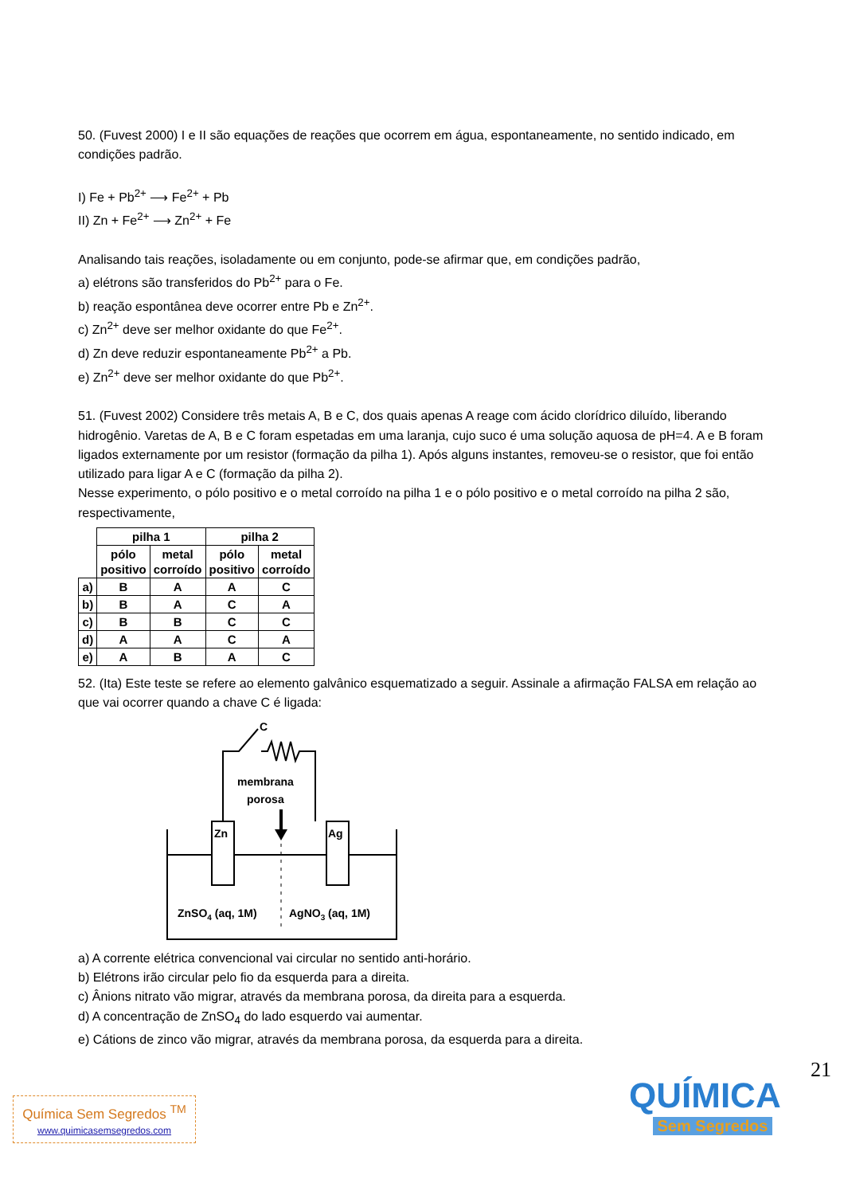50. (Fuvest 2000) I e II são equações de reações que ocorrem em água, espontaneamente, no sentido indicado, em condições padrão.
I) Fe + Pb<sup>2+</sup> ⟶ Fe<sup>2+</sup> + Pb
II) Zn + Fe<sup>2+</sup> ⟶ Zn<sup>2+</sup> + Fe
Analisando tais reações, isoladamente ou em conjunto, pode-se afirmar que, em condições padrão,
a) elétrons são transferidos do Pb<sup>2+</sup> para o Fe.
b) reação espontânea deve ocorrer entre Pb e Zn<sup>2+</sup>.
c) Zn<sup>2+</sup> deve ser melhor oxidante do que Fe<sup>2+</sup>.
d) Zn deve reduzir espontaneamente Pb<sup>2+</sup> a Pb.
e) Zn<sup>2+</sup> deve ser melhor oxidante do que Pb<sup>2+</sup>.
51. (Fuvest 2002) Considere três metais A, B e C, dos quais apenas A reage com ácido clorídrico diluído, liberando hidrogênio. Varetas de A, B e C foram espetadas em uma laranja, cujo suco é uma solução aquosa de pH=4. A e B foram ligados externamente por um resistor (formação da pilha 1). Após alguns instantes, removeu-se o resistor, que foi então utilizado para ligar A e C (formação da pilha 2).
Nesse experimento, o pólo positivo e o metal corroído na pilha 1 e o pólo positivo e o metal corroído na pilha 2 são, respectivamente,
| | pilha 1 | | pilha 2 | |
| --- | --- | --- | --- | --- |
| | pólo positivo | metal corroído | pólo positivo | metal corroído |
| a) | B | A | A | C |
| b) | B | A | C | A |
| c) | B | B | C | C |
| d) | A | A | C | A |
| e) | A | B | A | C |
52. (Ita) Este teste se refere ao elemento galvânico esquematizado a seguir. Assinale a afirmação FALSA em relação ao que vai ocorrer quando a chave C é ligada:
C
membrana
porosa
Zn
Ag
ZnSO4 (aq, 1M)
AgNO3 (aq, 1M)
a) A corrente elétrica convencional vai circular no sentido anti-horário.
b) Elétrons irão circular pelo fio da esquerda para a direita.
c) Ânions nitrato vão migrar, através da membrana porosa, da direita para a esquerda.
d) A concentração de ZnSO<sub>4</sub> do lado esquerdo vai aumentar.
e) Cátions de zinco vão migrar, através da membrana porosa, da esquerda para a direita.
21
Química Sem Segredos <sup>TM</sup>
www.quimicasemsegredos.com
QUÍMICA
Sem Segredos